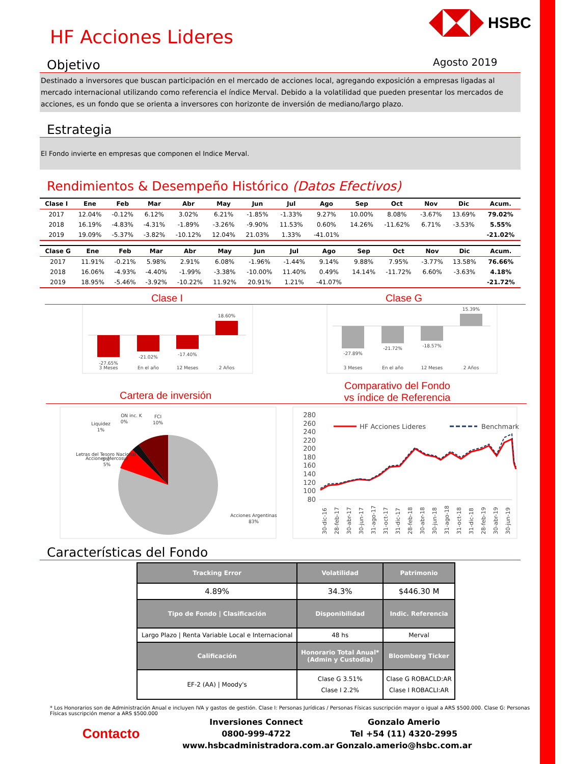HSBC
Agosto 2019
HF Acciones Lideres
Objetivo
Destinado a inversores que buscan participación en el mercado de acciones local, agregando exposición a empresas ligadas al mercado internacional utilizando como referencia el índice Merval. Debido a la volatilidad que pueden presentar los mercados de acciones, es un fondo que se orienta a inversores con horizonte de inversión de mediano/largo plazo.
Estrategia
El Fondo invierte en empresas que componen el Indice Merval.
Rendimientos & Desempeño Histórico (Datos Efectivos)
| Clase I | Ene | Feb | Mar | Abr | May | Jun | Jul | Ago | Sep | Oct | Nov | Dic | Acum. |
| --- | --- | --- | --- | --- | --- | --- | --- | --- | --- | --- | --- | --- | --- |
| 2017 | 12.04% | -0.12% | 6.12% | 3.02% | 6.21% | -1.85% | -1.33% | 9.27% | 10.00% | 8.08% | -3.67% | 13.69% | 79.02% |
| 2018 | 16.19% | -4.83% | -4.31% | -1.89% | -3.26% | -9.90% | 11.53% | 0.60% | 14.26% | -11.62% | 6.71% | -3.53% | 5.55% |
| 2019 | 19.09% | -5.37% | -3.82% | -10.12% | 12.04% | 21.03% | 1.33% | -41.01% | | | | | -21.02% |
| Clase G | Ene | Feb | Mar | Abr | May | Jun | Jul | Ago | Sep | Oct | Nov | Dic | Acum. |
| --- | --- | --- | --- | --- | --- | --- | --- | --- | --- | --- | --- | --- | --- |
| 2017 | 11.91% | -0.21% | 5.98% | 2.91% | 6.08% | -1.96% | -1.44% | 9.14% | 9.88% | 7.95% | -3.77% | 13.58% | 76.66% |
| 2018 | 16.06% | -4.93% | -4.40% | -1.99% | -3.38% | -10.00% | 11.40% | 0.49% | 14.14% | -11.72% | 6.60% | -3.63% | 4.18% |
| 2019 | 18.95% | -5.46% | -3.92% | -10.22% | 11.92% | 20.91% | 1.21% | -41.07% | | | | | -21.72% |
Clase I Clase G
-27.65%
-21.02%
-17.40%
18.60%
3 Meses
En el año
12 Meses
2 Años
-27.89%
-21.72%
-18.57%
15.39%
3 Meses
En el año
12 Meses
2 Años
Cartera de inversión
Comparativo del Fondo
vs índice de Referencia
ON inc. K
0%
FCI
10%
Liquidez
1%
Letras del Tesoro Nacional
1%
Acciones Mercosur
5%
Acciones Argentinas
83%
280
260
240
220
200
180
160
140
120
100
80
HF Acciones Lideres
Benchmark
30-dic-16
28-feb-17
30-abr-17
30-jun-17
31-ago-17
31-oct-17
31-dic-17
28-feb-18
30-abr-18
30-jun-18
31-ago-18
31-oct-18
31-dic-18
28-feb-19
30-abr-19
30-jun-19
Características del Fondo
| Tracking Error | Volatilidad | Patrimonio |
| --- | --- | --- |
| 4.89% | 34.3% | $446.30 M |
| Tipo de Fondo / Clasificación | Disponibilidad | Indic. Referencia |
| Largo Plazo / Renta Variable Local e Internacional | 48 hs | Merval |
| Calificación | Honorario Total Anual* (Admin y Custodia) | Bloomberg Ticker |
| EF-2 (AA) / Moody's | Clase G 3.51% Clase I 2.2% | Clase G ROBACLD:AR Clase I ROBACLI:AR |
* Los Honorarios son de Administración Anual e incluyen IVA y gastos de gestión. Clase I: Personas Jurídicas / Personas Físicas suscripción mayor o igual a ARS $500.000. Clase G: Personas Físicas suscripción menor a ARS $500.000
Contacto
Inversiones Connect
0800-999-4722
www.hsbcadministradora.com.ar
Gonzalo Amerio
Tel +54 (11) 4320-2995
Gonzalo.amerio@hsbc.com.ar